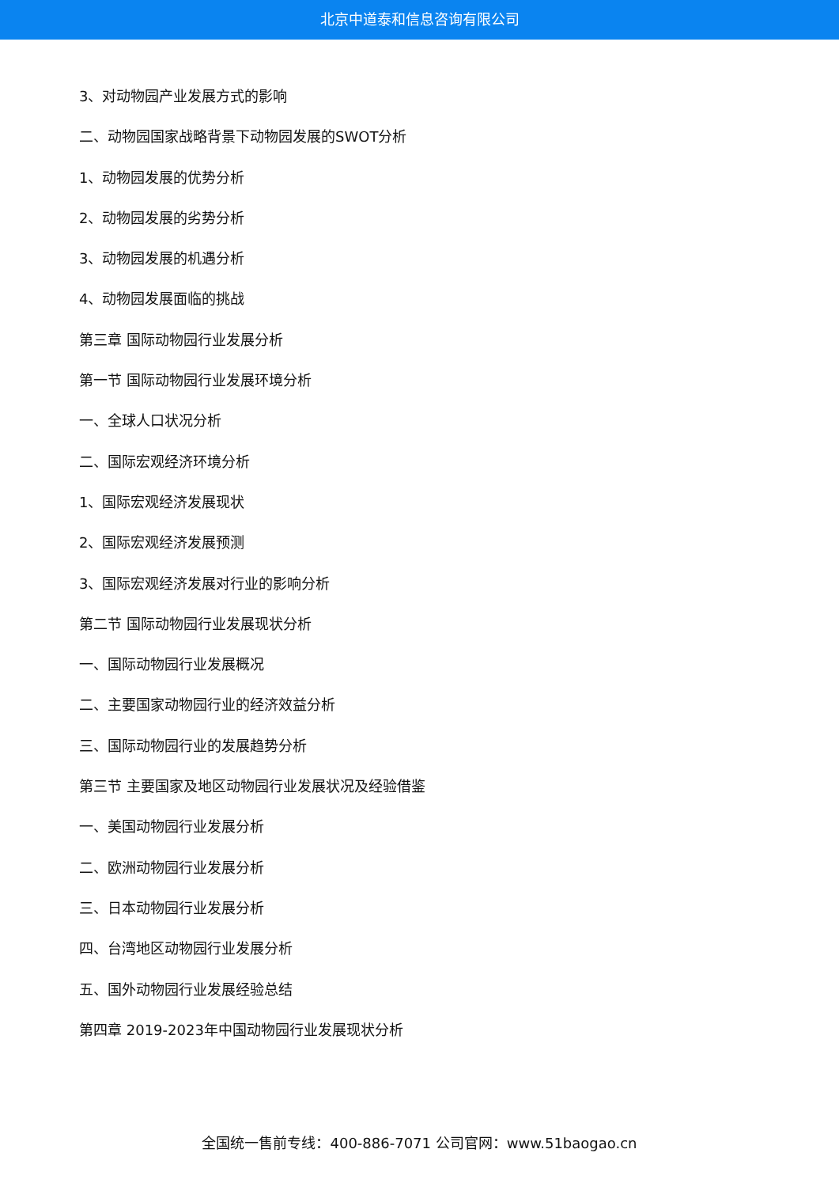北京中道泰和信息咨询有限公司
3、对动物园产业发展方式的影响
二、动物园国家战略背景下动物园发展的SWOT分析
1、动物园发展的优势分析
2、动物园发展的劣势分析
3、动物园发展的机遇分析
4、动物园发展面临的挑战
第三章 国际动物园行业发展分析
第一节 国际动物园行业发展环境分析
一、全球人口状况分析
二、国际宏观经济环境分析
1、国际宏观经济发展现状
2、国际宏观经济发展预测
3、国际宏观经济发展对行业的影响分析
第二节 国际动物园行业发展现状分析
一、国际动物园行业发展概况
二、主要国家动物园行业的经济效益分析
三、国际动物园行业的发展趋势分析
第三节 主要国家及地区动物园行业发展状况及经验借鉴
一、美国动物园行业发展分析
二、欧洲动物园行业发展分析
三、日本动物园行业发展分析
四、台湾地区动物园行业发展分析
五、国外动物园行业发展经验总结
第四章 2019-2023年中国动物园行业发展现状分析
全国统一售前专线：400-886-7071 公司官网：www.51baogao.cn